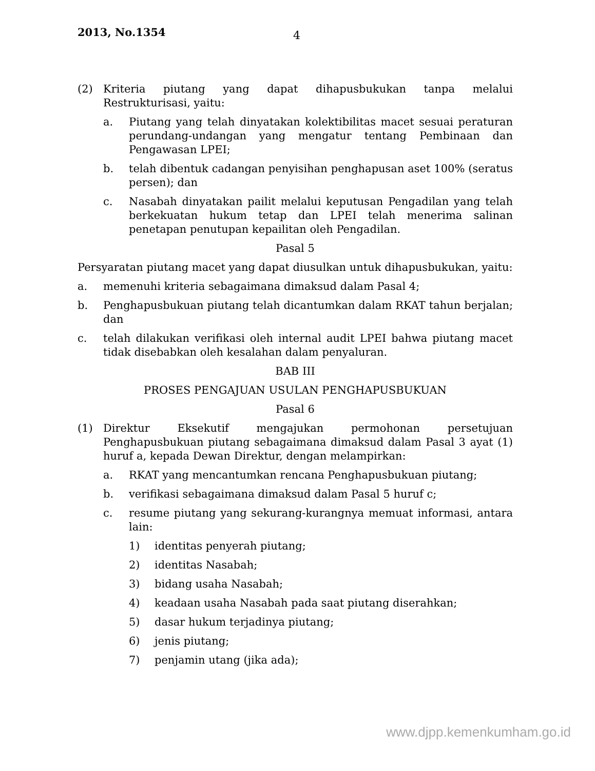2013, No.1354
4
(2) Kriteria piutang yang dapat dihapusbukukan tanpa melalui Restrukturisasi, yaitu:
a. Piutang yang telah dinyatakan kolektibilitas macet sesuai peraturan perundang-undangan yang mengatur tentang Pembinaan dan Pengawasan LPEI;
b. telah dibentuk cadangan penyisihan penghapusan aset 100% (seratus persen); dan
c. Nasabah dinyatakan pailit melalui keputusan Pengadilan yang telah berkekuatan hukum tetap dan LPEI telah menerima salinan penetapan penutupan kepailitan oleh Pengadilan.
Pasal 5
Persyaratan piutang macet yang dapat diusulkan untuk dihapusbukukan, yaitu:
a. memenuhi kriteria sebagaimana dimaksud dalam Pasal 4;
b. Penghapusbukuan piutang telah dicantumkan dalam RKAT tahun berjalan; dan
c. telah dilakukan verifikasi oleh internal audit LPEI bahwa piutang macet tidak disebabkan oleh kesalahan dalam penyaluran.
BAB III
PROSES PENGAJUAN USULAN PENGHAPUSBUKUAN
Pasal 6
(1) Direktur Eksekutif mengajukan permohonan persetujuan Penghapusbukuan piutang sebagaimana dimaksud dalam Pasal 3 ayat (1) huruf a, kepada Dewan Direktur, dengan melampirkan:
a. RKAT yang mencantumkan rencana Penghapusbukuan piutang;
b. verifikasi sebagaimana dimaksud dalam Pasal 5 huruf c;
c. resume piutang yang sekurang-kurangnya memuat informasi, antara lain:
1) identitas penyerah piutang;
2) identitas Nasabah;
3) bidang usaha Nasabah;
4) keadaan usaha Nasabah pada saat piutang diserahkan;
5) dasar hukum terjadinya piutang;
6) jenis piutang;
7) penjamin utang (jika ada);
www.djpp.kemenkumham.go.id